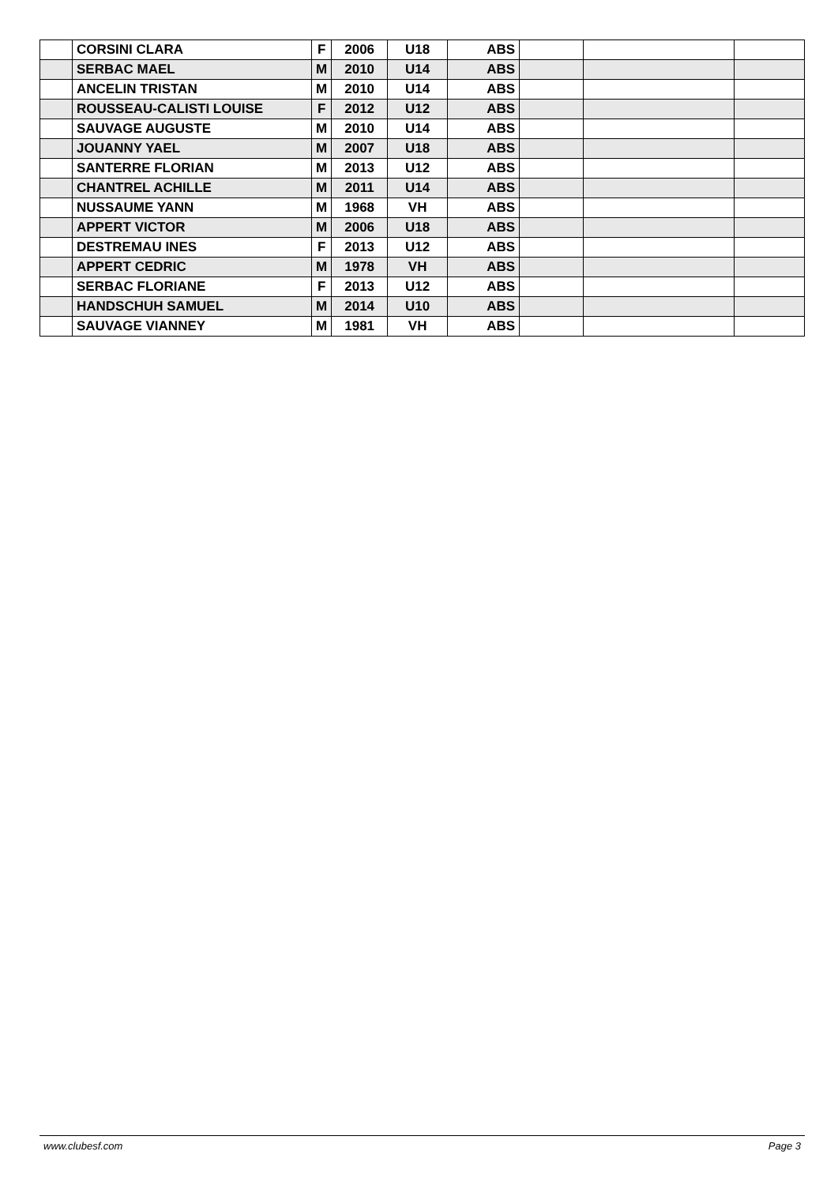| | CORSINI CLARA | F | 2006 | U18 | ABS | | | |
| | SERBAC MAEL | M | 2010 | U14 | ABS | | | |
| | ANCELIN TRISTAN | M | 2010 | U14 | ABS | | | |
| | ROUSSEAU-CALISTI LOUISE | F | 2012 | U12 | ABS | | | |
| | SAUVAGE AUGUSTE | M | 2010 | U14 | ABS | | | |
| | JOUANNY YAEL | M | 2007 | U18 | ABS | | | |
| | SANTERRE FLORIAN | M | 2013 | U12 | ABS | | | |
| | CHANTREL ACHILLE | M | 2011 | U14 | ABS | | | |
| | NUSSAUME YANN | M | 1968 | VH | ABS | | | |
| | APPERT VICTOR | M | 2006 | U18 | ABS | | | |
| | DESTREMAU INES | F | 2013 | U12 | ABS | | | |
| | APPERT CEDRIC | M | 1978 | VH | ABS | | | |
| | SERBAC FLORIANE | F | 2013 | U12 | ABS | | | |
| | HANDSCHUH SAMUEL | M | 2014 | U10 | ABS | | | |
| | SAUVAGE VIANNEY | M | 1981 | VH | ABS | | | |
www.clubesf.com Page 3